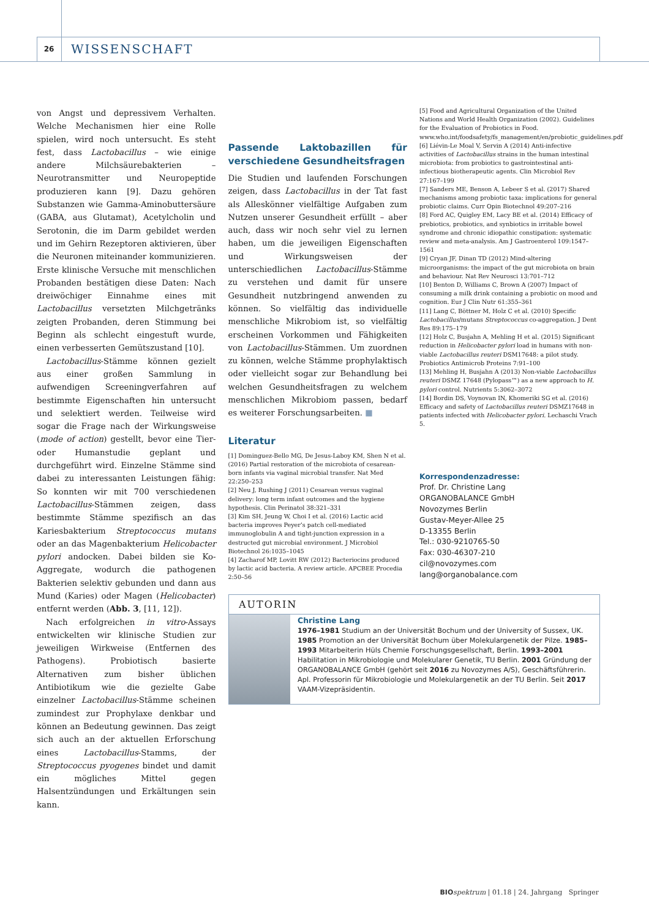26 WISSENSCHAFT
von Angst und depressivem Verhalten. Welche Mechanismen hier eine Rolle spielen, wird noch untersucht. Es steht fest, dass Lactobacillus – wie einige andere Milchsäurebakterien – Neurotransmitter und Neuropeptide produzieren kann [9]. Dazu gehören Substanzen wie Gamma-Aminobuttersäure (GABA, aus Glutamat), Acetylcholin und Serotonin, die im Darm gebildet werden und im Gehirn Rezeptoren aktivieren, über die Neuronen miteinander kommunizieren. Erste klinische Versuche mit menschlichen Probanden bestätigen diese Daten: Nach dreiwöchiger Einnahme eines mit Lactobacillus versetzten Milchgetränks zeigten Probanden, deren Stimmung bei Beginn als schlecht eingestuft wurde, einen verbesserten Gemütszustand [10].
Lactobacillus-Stämme können gezielt aus einer großen Sammlung in aufwendigen Screeningverfahren auf bestimmte Eigenschaften hin untersucht und selektiert werden. Teilweise wird sogar die Frage nach der Wirkungsweise (mode of action) gestellt, bevor eine Tier- oder Humanstudie geplant und durchgeführt wird. Einzelne Stämme sind dabei zu interessanten Leistungen fähig: So konnten wir mit 700 verschiedenen Lactobacillus-Stämmen zeigen, dass bestimmte Stämme spezifisch an das Kariesbakterium Streptococcus mutans oder an das Magenbakterium Helicobacter pylori andocken. Dabei bilden sie Ko-Aggregate, wodurch die pathogenen Bakterien selektiv gebunden und dann aus Mund (Karies) oder Magen (Helicobacter) entfernt werden (Abb. 3, [11, 12]).
Nach erfolgreichen in vitro-Assays entwickelten wir klinische Studien zur jeweiligen Wirkweise (Entfernen des Pathogens). Probiotisch basierte Alternativen zum bisher üblichen Antibiotikum wie die gezielte Gabe einzelner Lactobacillus-Stämme scheinen zumindest zur Prophylaxe denkbar und können an Bedeutung gewinnen. Das zeigt sich auch an der aktuellen Erforschung eines Lactobacillus-Stamms, der Streptococcus pyogenes bindet und damit ein mögliches Mittel gegen Halsentzündungen und Erkältungen sein kann.
Passende Laktobazillen für verschiedene Gesundheitsfragen
Die Studien und laufenden Forschungen zeigen, dass Lactobacillus in der Tat fast als Alleskönner vielfältige Aufgaben zum Nutzen unserer Gesundheit erfüllt – aber auch, dass wir noch sehr viel zu lernen haben, um die jeweiligen Eigenschaften und Wirkungsweisen der unterschiedlichen Lactobacillus-Stämme zu verstehen und damit für unsere Gesundheit nutzbringend anwenden zu können. So vielfältig das individuelle menschliche Mikrobiom ist, so vielfältig erscheinen Vorkommen und Fähigkeiten von Lactobacillus-Stämmen. Um zuordnen zu können, welche Stämme prophylaktisch oder vielleicht sogar zur Behandlung bei welchen Gesundheitsfragen zu welchem menschlichen Mikrobiom passen, bedarf es weiterer Forschungsarbeiten. ■
Literatur
[1] Dominguez-Bello MG, De Jesus-Laboy KM, Shen N et al. (2016) Partial restoration of the microbiota of cesarean-born infants via vaginal microbial transfer. Nat Med 22:250–253
[2] Neu J, Rushing J (2011) Cesarean versus vaginal delivery: long term infant outcomes and the hygiene hypothesis. Clin Perinatol 38:321–331
[3] Kim SH, Jeung W, Choi I et al. (2016) Lactic acid bacteria improves Peyer’s patch cell-mediated immunoglobulin A and tight-junction expression in a destructed gut microbial environment. J Microbiol Biotechnol 26:1035–1045
[4] Zacharof MP, Lovitt RW (2012) Bacteriocins produced by lactic acid bacteria. A review article. APCBEE Procedia 2:50–56
[5] Food and Agricultural Organization of the United Nations and World Health Organization (2002). Guidelines for the Evaluation of Probiotics in Food. www.who.int/foodsafety/fs_management/en/probiotic_guidelines.pdf
[6] Liévin-Le Moal V, Servin A (2014) Anti-infective activities of Lactobacillus strains in the human intestinal microbiota: from probiotics to gastrointestinal anti-infectious biotherapeutic agents. Clin Microbiol Rev 27:167–199
[7] Sanders ME, Benson A, Lebeer S et al. (2017) Shared mechanisms among probiotic taxa: implications for general probiotic claims. Curr Opin Biotechnol 49:207–216
[8] Ford AC, Quigley EM, Lacy BE et al. (2014) Efficacy of prebiotics, probiotics, and synbiotics in irritable bowel syndrome and chronic idiopathic constipation: systematic review and meta-analysis. Am J Gastroenterol 109:1547–1561
[9] Cryan JF, Dinan TD (2012) Mind-altering microorganisms: the impact of the gut microbiota on brain and behaviour. Nat Rev Neurosci 13:701–712
[10] Benton D, Williams C, Brown A (2007) Impact of consuming a milk drink containing a probiotic on mood and cognition. Eur J Clin Nutr 61:355–361
[11] Lang C, Böttner M, Holz C et al. (2010) Specific Lactobacillus/mutans Streptococcus co-aggregation. J Dent Res 89:175–179
[12] Holz C, Busjahn A, Mehling H et al. (2015) Significant reduction in Helicobacter pylori load in humans with non-viable Lactobacillus reuteri DSM17648: a pilot study. Probiotics Antimicrob Proteins 7:91–100
[13] Mehling H, Busjahn A (2013) Non-viable Lactobacillus reuteri DSMZ 17648 (Pylopass™) as a new approach to H. pylori control. Nutrients 5:3062–3072
[14] Bordin DS, Voynovan IN, Khomeriki SG et al. (2016) Efficacy and safety of Lactobacillus reuteri DSMZ17648 in patients infected with Helicobacter pylori. Lechaschi Vrach 5.
Korrespondenzadresse:
Prof. Dr. Christine Lang
ORGANOBALANCE GmbH
Novozymes Berlin
Gustav-Meyer-Allee 25
D-13355 Berlin
Tel.: 030-9210765-50
Fax: 030-46307-210
cil@novozymes.com
lang@organobalance.com
AUTORIN
Christine Lang
1976–1981 Studium an der Universität Bochum und der University of Sussex, UK. 1985 Promotion an der Universität Bochum über Molekulargenetik der Pilze. 1985–1993 Mitarbeiterin Hüls Chemie Forschungsgesellschaft, Berlin. 1993–2001 Habilitation in Mikrobiologie und Molekularer Genetik, TU Berlin. 2001 Gründung der ORGANOBALANCE GmbH (gehört seit 2016 zu Novozymes A/S), Geschäftsführerin. Apl. Professorin für Mikrobiologie und Molekulargenetik an der TU Berlin. Seit 2017 VAAM-Vizepräsidentin.
BIO spektrum | 01.18 | 24. Jahrgang Springer